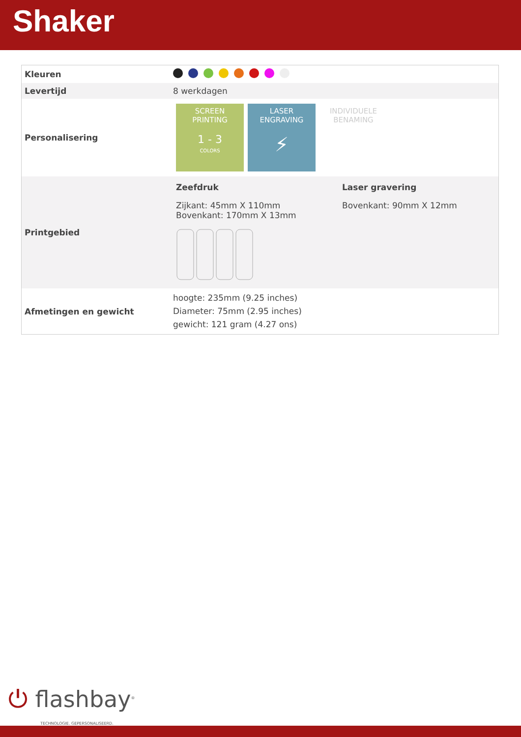Shaker
| Kleuren | |
| Levertijd | 8 werkdagen |
| Personalisering | SCREEN PRINTING 1 - 3 COLORS LASER ENGRAVING ⚡ INDIVIDUELE BENAMING |
| Printgebied | Zeefdruk Zijkant: 45mm X 110mm Bovenkant: 170mm X 13mm Laser gravering Bovenkant: 90mm X 12mm |
| Afmetingen en gewicht | hoogte: 235mm (9.25 inches) Diameter: 75mm (2.95 inches) gewicht: 121 gram (4.27 ons) |
⏻ flashbay<sup>®</sup>
TECHNOLOGIE. GEPERSONALISEERD.